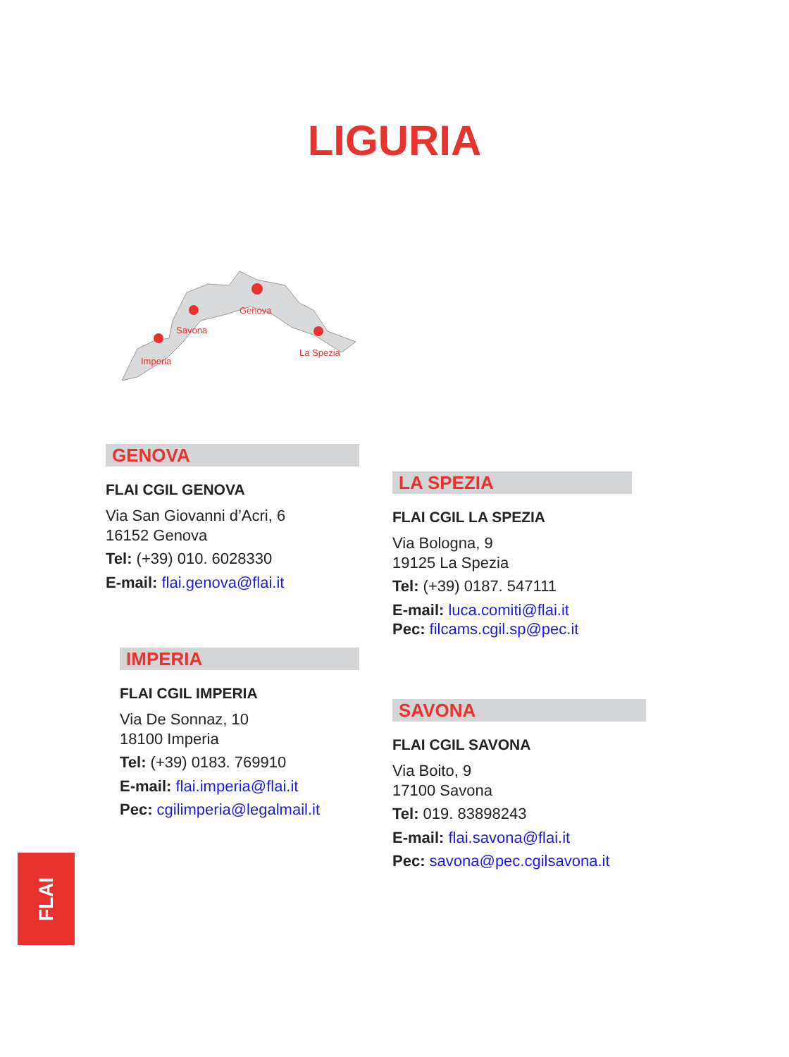LIGURIA
Genova
Savona
Imperia
La Spezia
GENOVA
FLAI CGIL GENOVA
Via San Giovanni d’Acri, 6
16152 Genova
Tel: (+39) 010. 6028330
E-mail: flai.genova@flai.it
LA SPEZIA
FLAI CGIL LA SPEZIA
Via Bologna, 9
19125 La Spezia
Tel: (+39) 0187. 547111
E-mail: luca.comiti@flai.it
Pec: filcams.cgil.sp@pec.it
IMPERIA
FLAI CGIL IMPERIA
Via De Sonnaz, 10
18100 Imperia
Tel: (+39) 0183. 769910
E-mail: flai.imperia@flai.it
Pec: cgilimperia@legalmail.it
SAVONA
FLAI CGIL SAVONA
Via Boito, 9
17100 Savona
Tel: 019. 83898243
E-mail: flai.savona@flai.it
Pec: savona@pec.cgilsavona.it
FLAI